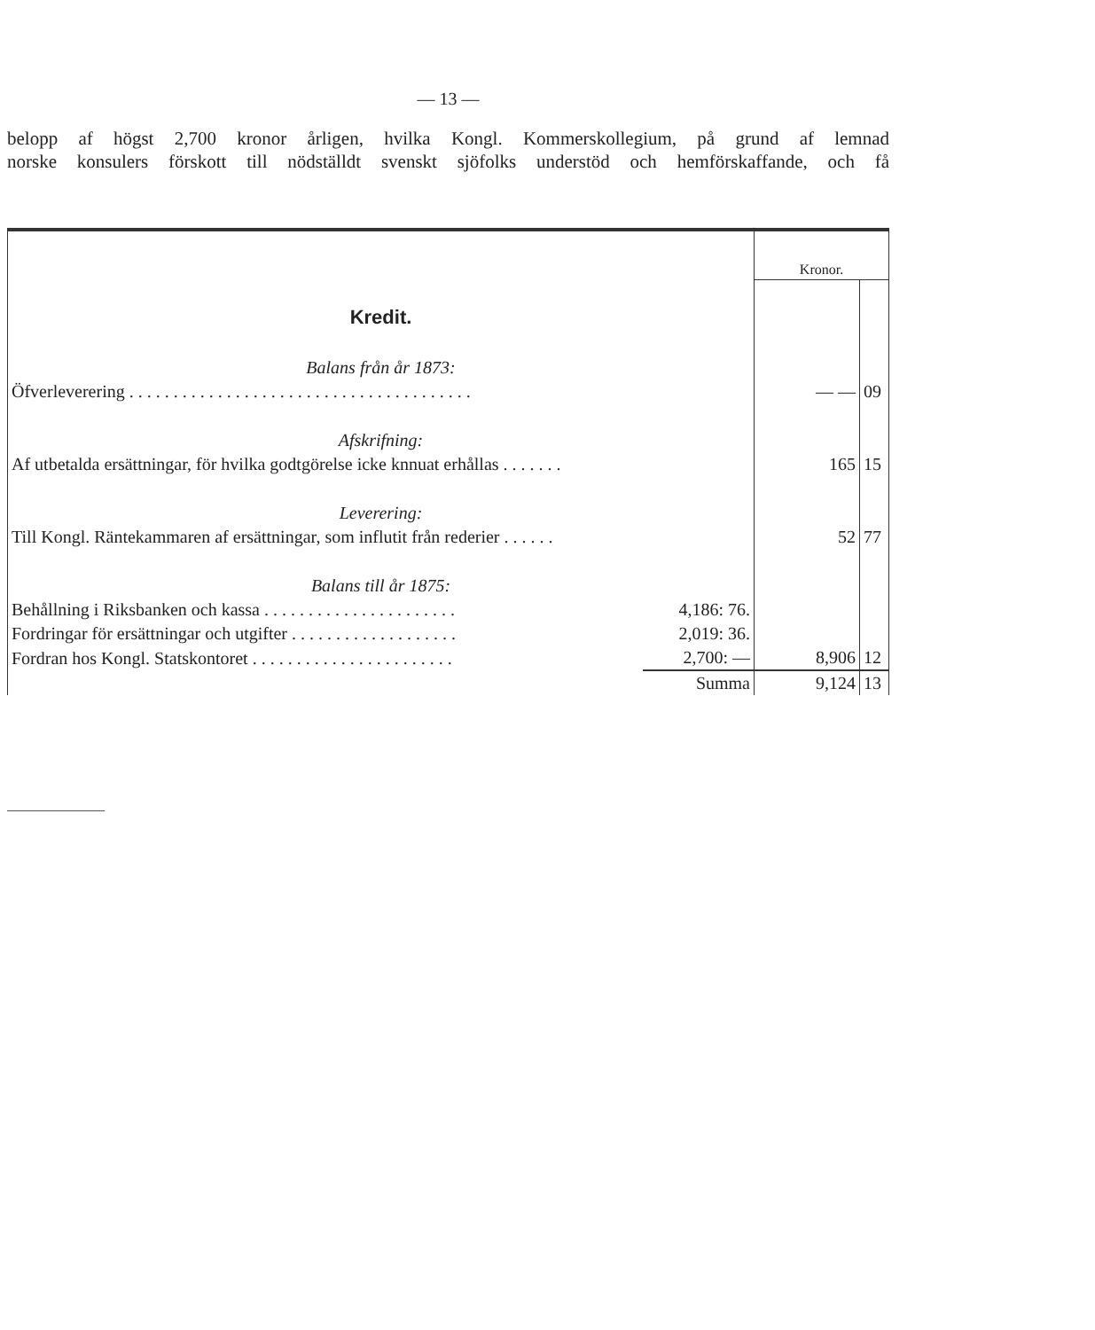— 13 —
belopp af högst 2,700 kronor årligen, hvilka Kongl. Kommerskollegium, på grund af lemnad
norske konsulers förskott till nödställdt svenskt sjöfolks understöd och hemförskaffande, och få
| | | Kronor. | |
| Kredit. | | | |
| Balans från år 1873: | | | |
| Öfverleverering . . . . . . . . . . . . . . . . . . . . . . . . . . . . . . . . . . . . . . . | | — — | 09 |
| Afskrifning: | | | |
| Af utbetalda ersättningar, för hvilka godtgörelse icke knnuat erhållas . . . . . . . | | 165 | 15 |
| Leverering: | | | |
| Till Kongl. Räntekammaren af ersättningar, som influtit från rederier . . . . . . | | 52 | 77 |
| Balans till år 1875: | | | |
| Behållning i Riksbanken och kassa . . . . . . . . . . . . . . . . . . . . . . | 4,186: 76. | | |
| Fordringar för ersättningar och utgifter . . . . . . . . . . . . . . . . . . . | 2,019: 36. | | |
| Fordran hos Kongl. Statskontoret . . . . . . . . . . . . . . . . . . . . . . . | 2,700: — | 8,906 | 12 |
| | Summa | 9,124 | 13 |